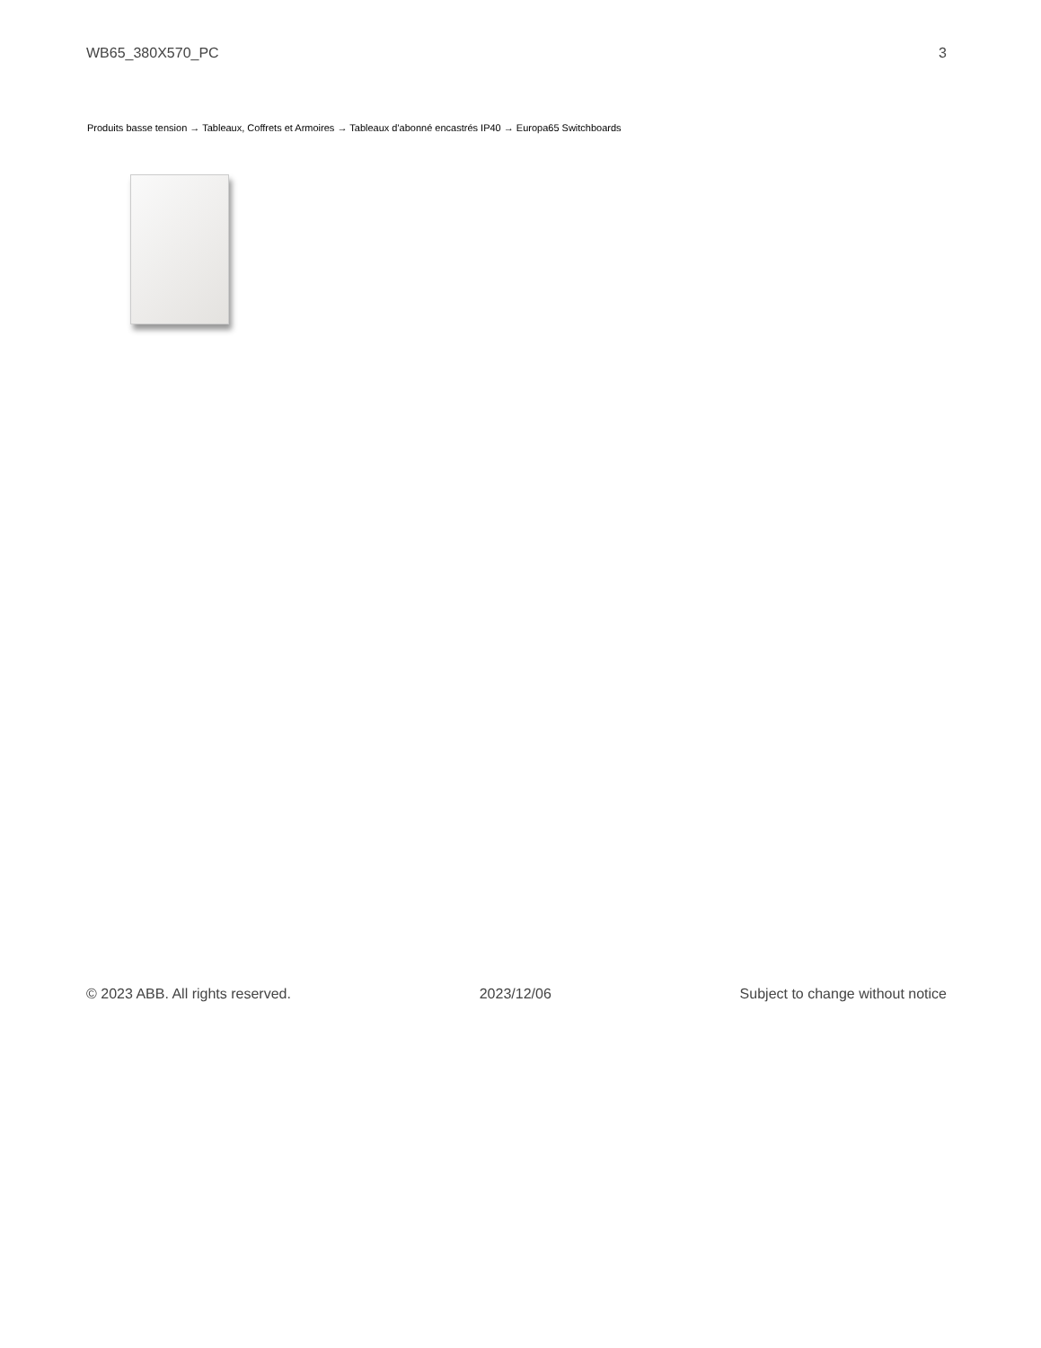WB65_380X570_PC 3
Produits basse tension → Tableaux, Coffrets et Armoires → Tableaux d'abonné encastrés IP40 → Europa65 Switchboards
© 2023 ABB. All rights reserved. 2023/12/06 Subject to change without notice